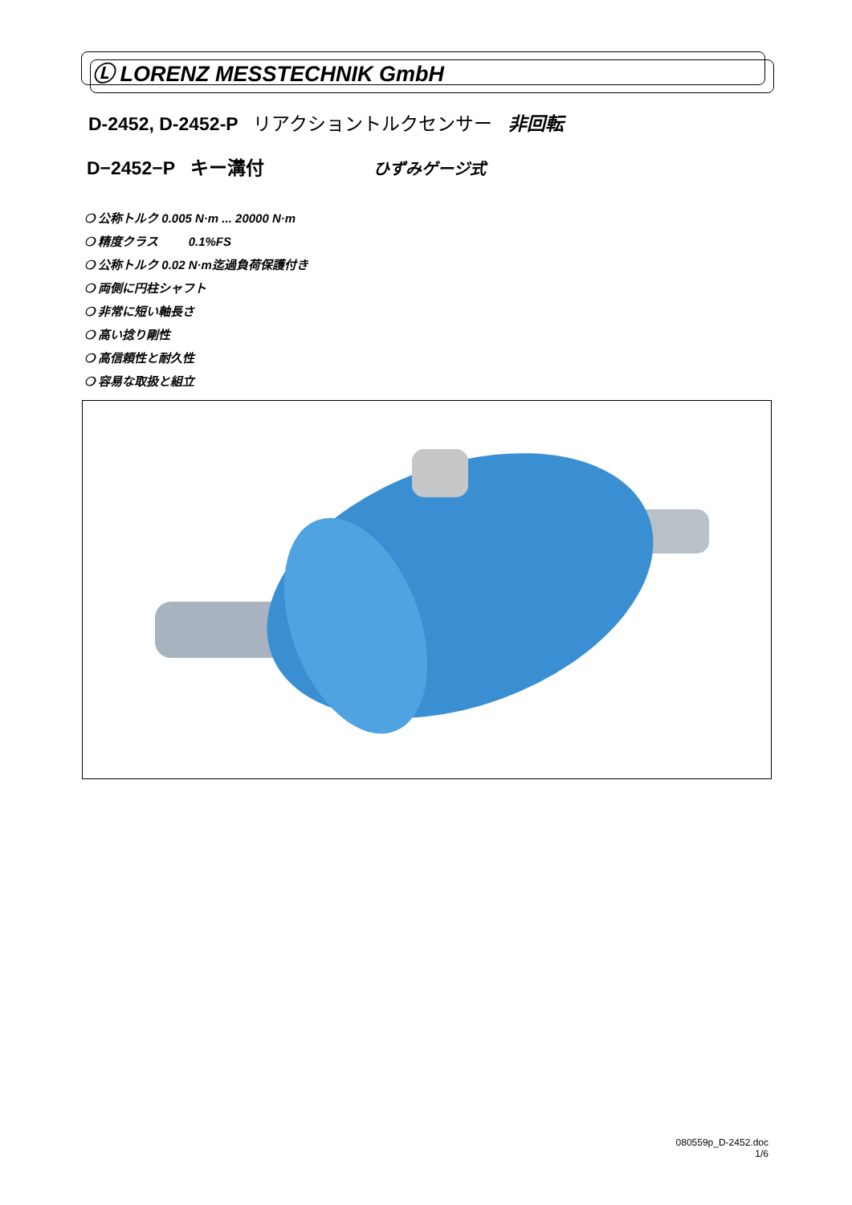Ⓛ LORENZ MESSTECHNIK GmbH
D-2452, D-2452-P リアクショントルクセンサー 非回転
D−2452−P キー溝付 ひずみゲージ式
❍ 公称トルク 0.005 N·m ... 20000 N·m
❍ 精度クラス 0.1%FS
❍ 公称トルク 0.02 N·m迄過負荷保護付き
❍ 両側に円柱シャフト
❍ 非常に短い軸長さ
❍ 高い捻り剛性
❍ 高信頼性と耐久性
❍ 容易な取扱と組立
080559p_D-2452.doc
1/6